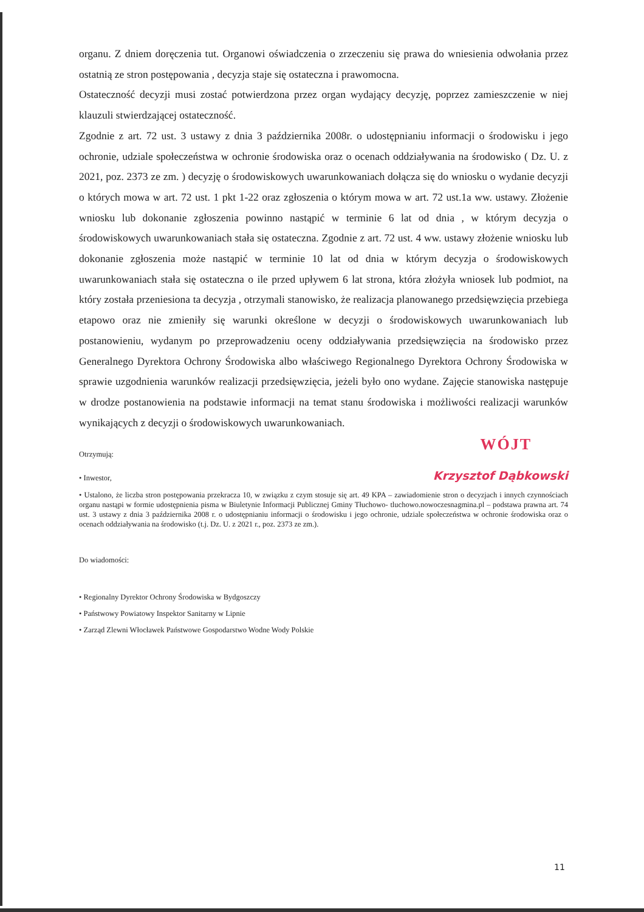organu. Z dniem doręczenia tut. Organowi oświadczenia o zrzeczeniu się prawa do wniesienia odwołania przez ostatnią ze stron postępowania , decyzja staje się ostateczna i prawomocna.
Ostateczność decyzji musi zostać potwierdzona przez organ wydający decyzję, poprzez zamieszczenie w niej klauzuli stwierdzającej ostateczność.
Zgodnie z art. 72 ust. 3 ustawy z dnia 3 października 2008r. o udostępnianiu informacji o środowisku i jego ochronie, udziale społeczeństwa w ochronie środowiska oraz o ocenach oddziaływania na środowisko ( Dz. U. z 2021, poz. 2373 ze zm. ) decyzję o środowiskowych uwarunkowaniach dołącza się do wniosku o wydanie decyzji o których mowa w art. 72 ust. 1 pkt 1-22 oraz zgłoszenia o którym mowa w art. 72 ust.1a ww. ustawy. Złożenie wniosku lub dokonanie zgłoszenia powinno nastąpić w terminie 6 lat od dnia , w którym decyzja o środowiskowych uwarunkowaniach stała się ostateczna. Zgodnie z art. 72 ust. 4 ww. ustawy złożenie wniosku lub dokonanie zgłoszenia może nastąpić w terminie 10 lat od dnia w którym decyzja o środowiskowych uwarunkowaniach stała się ostateczna o ile przed upływem 6 lat strona, która złożyła wniosek lub podmiot, na który została przeniesiona ta decyzja , otrzymali stanowisko, że realizacja planowanego przedsięwzięcia przebiega etapowo oraz nie zmieniły się warunki określone w decyzji o środowiskowych uwarunkowaniach lub postanowieniu, wydanym po przeprowadzeniu oceny oddziaływania przedsięwzięcia na środowisko przez Generalnego Dyrektora Ochrony Środowiska albo właściwego Regionalnego Dyrektora Ochrony Środowiska w sprawie uzgodnienia warunków realizacji przedsięwzięcia, jeżeli było ono wydane. Zajęcie stanowiska następuje w drodze postanowienia na podstawie informacji na temat stanu środowiska i możliwości realizacji warunków wynikających z decyzji o środowiskowych uwarunkowaniach.
WÓJT
Otrzymują:
• Inwestor,
Krzysztof Dąbkowski
• Ustalono, że liczba stron postępowania przekracza 10, w związku z czym stosuje się art. 49 KPA – zawiadomienie stron o decyzjach i innych czynnościach organu nastąpi w formie udostępnienia pisma w Biuletynie Informacji Publicznej Gminy Tłuchowo- tluchowo.nowoczesnagmina.pl – podstawa prawna art. 74 ust. 3 ustawy z dnia 3 października 2008 r. o udostępnianiu informacji o środowisku i jego ochronie, udziale społeczeństwa w ochronie środowiska oraz o ocenach oddziaływania na środowisko (t.j. Dz. U. z 2021 r., poz. 2373 ze zm.).
Do wiadomości:
• Regionalny Dyrektor Ochrony Środowiska w Bydgoszczy
• Państwowy Powiatowy Inspektor Sanitarny w Lipnie
• Zarząd Zlewni Włocławek Państwowe Gospodarstwo Wodne Wody Polskie
11